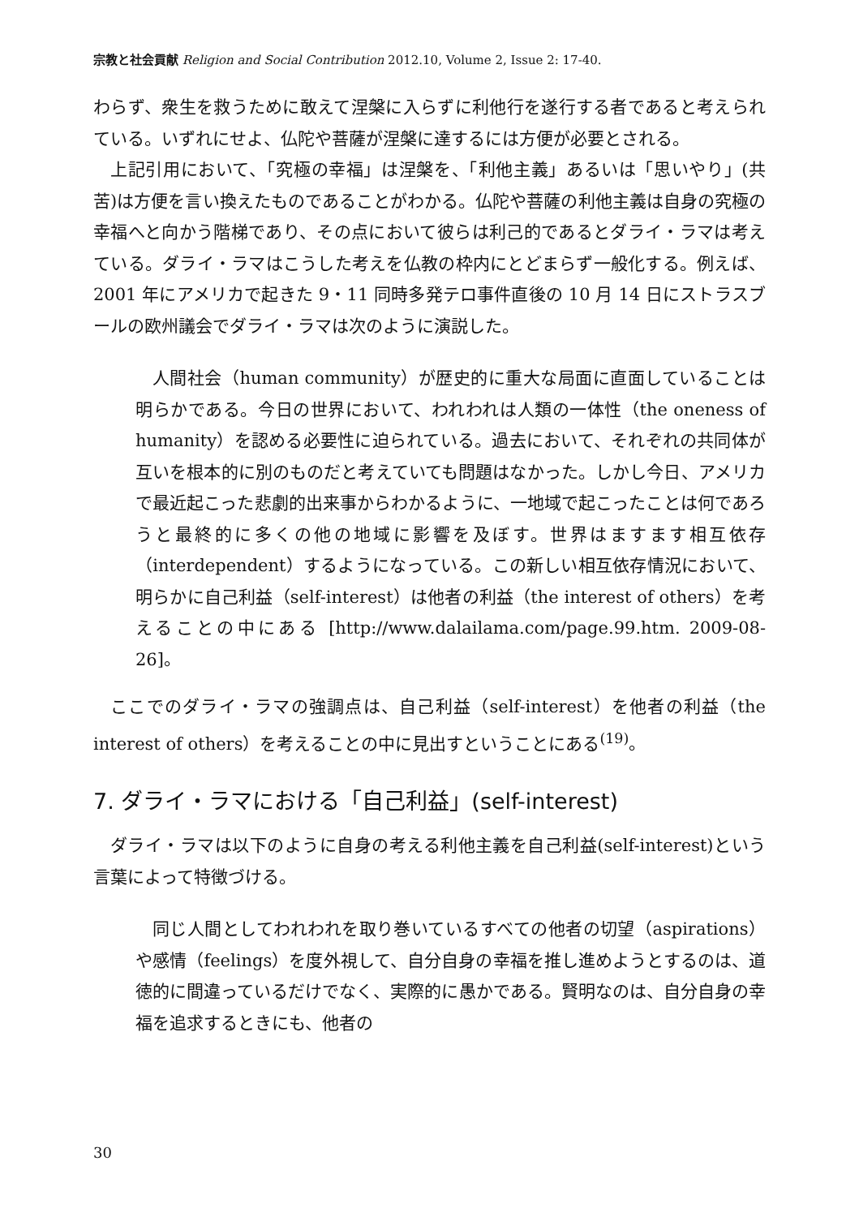宗教と社会貢献 Religion and Social Contribution 2012.10, Volume 2, Issue 2: 17-40.
わらず、衆生を救うために敢えて涅槃に入らずに利他行を遂行する者であると考えられている。いずれにせよ、仏陀や菩薩が涅槃に達するには方便が必要とされる。
上記引用において、「究極の幸福」は涅槃を、「利他主義」あるいは「思いやり」(共苦)は方便を言い換えたものであることがわかる。仏陀や菩薩の利他主義は自身の究極の幸福へと向かう階梯であり、その点において彼らは利己的であるとダライ・ラマは考えている。ダライ・ラマはこうした考えを仏教の枠内にとどまらず一般化する。例えば、2001 年にアメリカで起きた 9・11 同時多発テロ事件直後の 10 月 14 日にストラスブールの欧州議会でダライ・ラマは次のように演説した。
人間社会（human community）が歴史的に重大な局面に直面していることは明らかである。今日の世界において、われわれは人類の一体性（the oneness of humanity）を認める必要性に迫られている。過去において、それぞれの共同体が互いを根本的に別のものだと考えていても問題はなかった。しかし今日、アメリカで最近起こった悲劇的出来事からわかるように、一地域で起こったことは何であろうと最終的に多くの他の地域に影響を及ぼす。世界はますます相互依存（interdependent）するようになっている。この新しい相互依存情況において、明らかに自己利益（self-interest）は他者の利益（the interest of others）を考えることの中にある [http://www.dalailama.com/page.99.htm. 2009-08-26]。
ここでのダライ・ラマの強調点は、自己利益（self-interest）を他者の利益（the interest of others）を考えることの中に見出すということにある<sup>(19)</sup>。
7. ダライ・ラマにおける「自己利益」(self-interest)
ダライ・ラマは以下のように自身の考える利他主義を自己利益(self-interest)という言葉によって特徴づける。
同じ人間としてわれわれを取り巻いているすべての他者の切望（aspirations）や感情（feelings）を度外視して、自分自身の幸福を推し進めようとするのは、道徳的に間違っているだけでなく、実際的に愚かである。賢明なのは、自分自身の幸福を追求するときにも、他者の
30